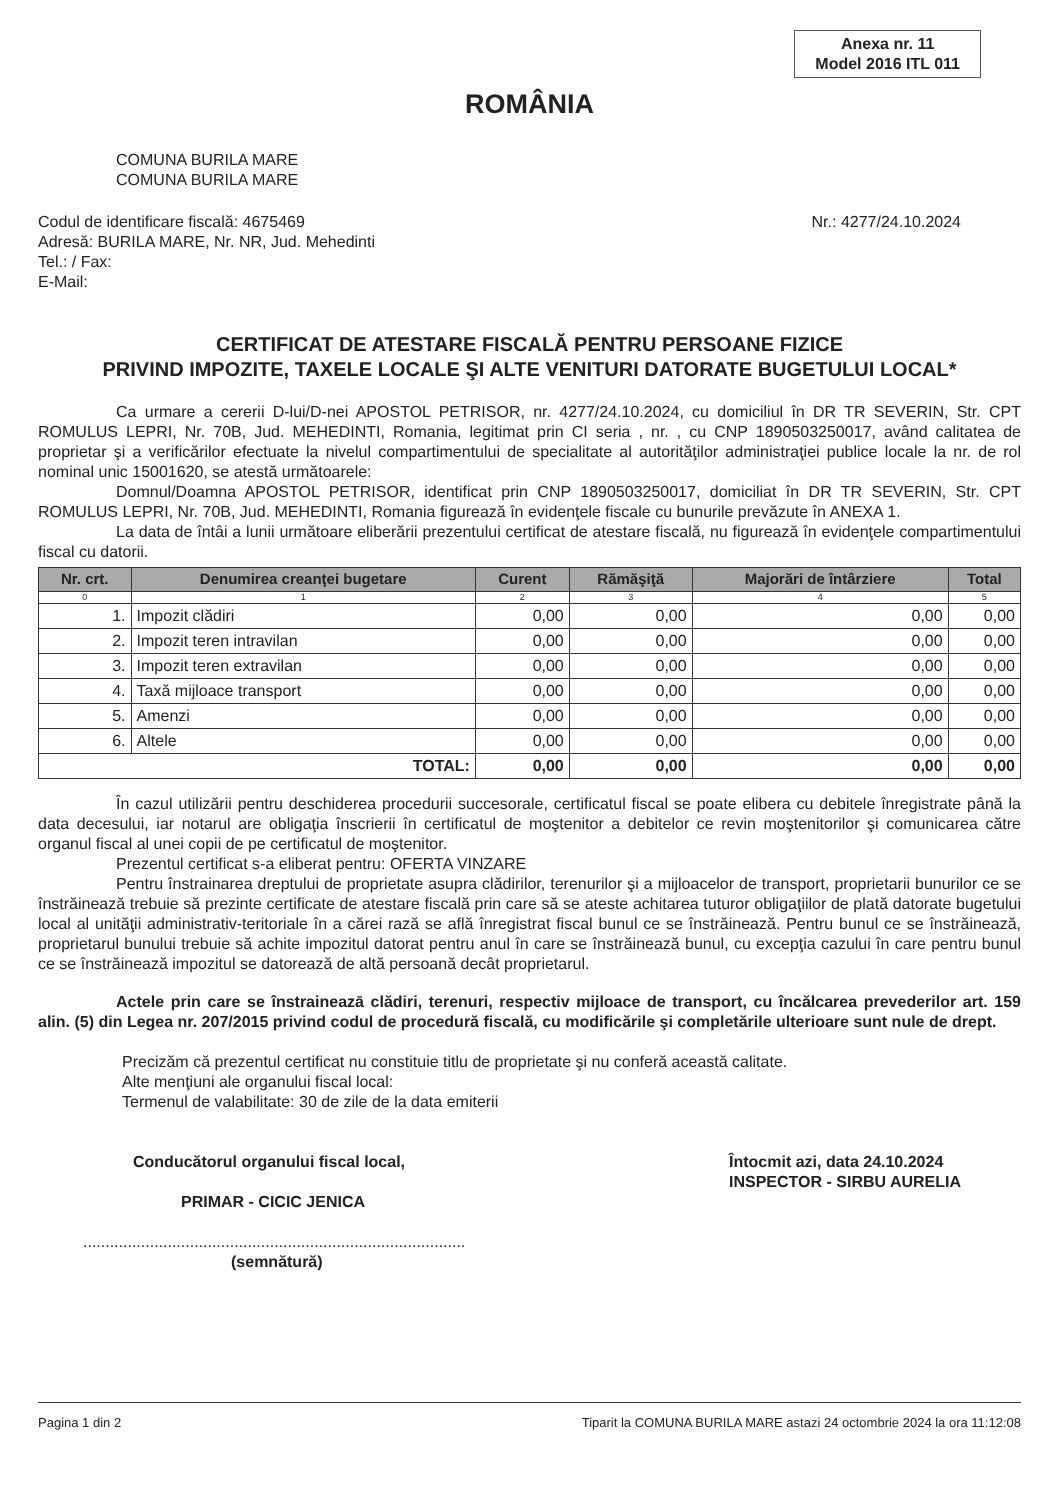Anexa nr. 11
Model 2016 ITL 011
ROMÂNIA
COMUNA BURILA MARE
COMUNA BURILA MARE
Codul de identificare fiscală: 4675469
Adresă: BURILA MARE, Nr. NR, Jud. Mehedinti
Tel.: / Fax:
E-Mail:
Nr.: 4277/24.10.2024
CERTIFICAT DE ATESTARE FISCALĂ PENTRU PERSOANE FIZICE
PRIVIND IMPOZITE, TAXELE LOCALE ŞI ALTE VENITURI DATORATE BUGETULUI LOCAL*
Ca urmare a cererii D-lui/D-nei APOSTOL PETRISOR, nr. 4277/24.10.2024, cu domiciliul în DR TR SEVERIN, Str. CPT ROMULUS LEPRI, Nr. 70B, Jud. MEHEDINTI, Romania, legitimat prin CI seria , nr. , cu CNP 1890503250017, având calitatea de proprietar şi a verificărilor efectuate la nivelul compartimentului de specialitate al autorităţilor administraţiei publice locale la nr. de rol nominal unic 15001620, se atestă următoarele:
Domnul/Doamna APOSTOL PETRISOR, identificat prin CNP 1890503250017, domiciliat în DR TR SEVERIN, Str. CPT ROMULUS LEPRI, Nr. 70B, Jud. MEHEDINTI, Romania figurează în evidenţele fiscale cu bunurile prevăzute în ANEXA 1.
La data de întâi a lunii următoare eliberării prezentului certificat de atestare fiscală, nu figurează în evidenţele compartimentului fiscal cu datorii.
| Nr. crt. | Denumirea creanţei bugetare | Curent | Rămăşiţă | Majorări de întârziere | Total |
| --- | --- | --- | --- | --- | --- |
| 0 | 1 | 2 | 3 | 4 | 5 |
| 1. | Impozit clădiri | 0,00 | 0,00 | 0,00 | 0,00 |
| 2. | Impozit teren intravilan | 0,00 | 0,00 | 0,00 | 0,00 |
| 3. | Impozit teren extravilan | 0,00 | 0,00 | 0,00 | 0,00 |
| 4. | Taxă mijloace transport | 0,00 | 0,00 | 0,00 | 0,00 |
| 5. | Amenzi | 0,00 | 0,00 | 0,00 | 0,00 |
| 6. | Altele | 0,00 | 0,00 | 0,00 | 0,00 |
| TOTAL: | | 0,00 | 0,00 | 0,00 | 0,00 |
În cazul utilizării pentru deschiderea procedurii succesorale, certificatul fiscal se poate elibera cu debitele înregistrate până la data decesului, iar notarul are obligaţia înscrierii în certificatul de moştenitor a debitelor ce revin moştenitorilor şi comunicarea către organul fiscal al unei copii de pe certificatul de moştenitor.
Prezentul certificat s-a eliberat pentru: OFERTA VINZARE
Pentru înstrainarea dreptului de proprietate asupra clădirilor, terenurilor şi a mijloacelor de transport, proprietarii bunurilor ce se înstrăinează trebuie să prezinte certificate de atestare fiscală prin care să se ateste achitarea tuturor obligaţiilor de plată datorate bugetului local al unităţii administrativ-teritoriale în a cărei rază se află înregistrat fiscal bunul ce se înstrăinează. Pentru bunul ce se înstrăinează, proprietarul bunului trebuie să achite impozitul datorat pentru anul în care se înstrăinează bunul, cu excepţia cazului în care pentru bunul ce se înstrăinează impozitul se datorează de altă persoană decât proprietarul.
Actele prin care se înstraineazā clădiri, terenuri, respectiv mijloace de transport, cu încălcarea prevederilor art. 159 alin. (5) din Legea nr. 207/2015 privind codul de procedură fiscală, cu modificările şi completările ulterioare sunt nule de drept.
Precizăm că prezentul certificat nu constituie titlu de proprietate şi nu conferă această calitate.
Alte menţiuni ale organului fiscal local:
Termenul de valabilitate: 30 de zile de la data emiterii
Conducătorul organului fiscal local,
PRIMAR - CICIC JENICA
......................................................................................
(semnătură)
Întocmit azi, data 24.10.2024
INSPECTOR - SIRBU AURELIA
Pagina 1 din 2 Tiparit la COMUNA BURILA MARE astazi 24 octombrie 2024 la ora 11:12:08